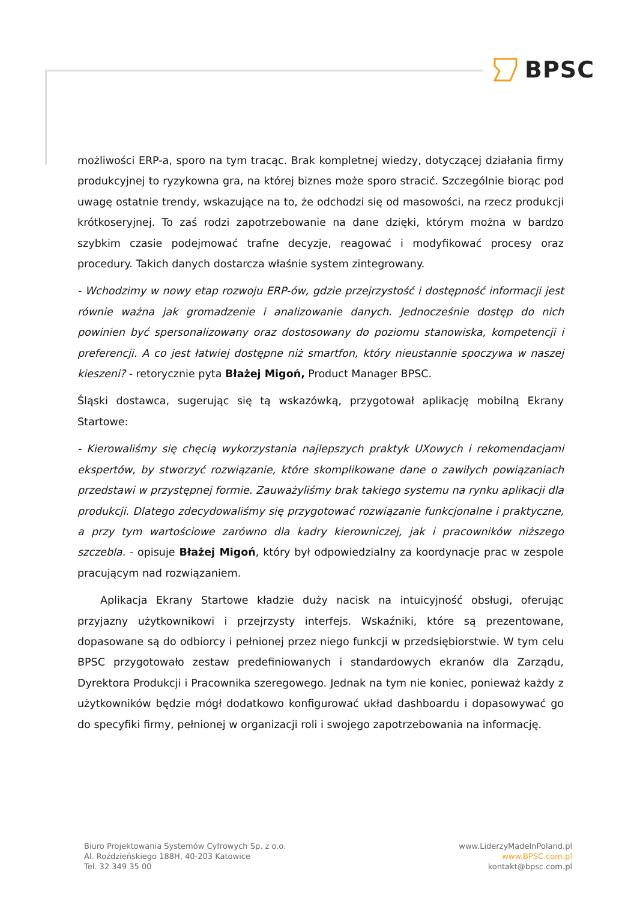BPSC
możliwości ERP-a, sporo na tym tracąc. Brak kompletnej wiedzy, dotyczącej działania firmy produkcyjnej to ryzykowna gra, na której biznes może sporo stracić. Szczególnie biorąc pod uwagę ostatnie trendy, wskazujące na to, że odchodzi się od masowości, na rzecz produkcji krótkoseryjnej. To zaś rodzi zapotrzebowanie na dane dzięki, którym można w bardzo szybkim czasie podejmować trafne decyzje, reagować i modyfikować procesy oraz procedury. Takich danych dostarcza właśnie system zintegrowany.
- Wchodzimy w nowy etap rozwoju ERP-ów, gdzie przejrzystość i dostępność informacji jest równie ważna jak gromadzenie i analizowanie danych. Jednocześnie dostęp do nich powinien być spersonalizowany oraz dostosowany do poziomu stanowiska, kompetencji i preferencji. A co jest łatwiej dostępne niż smartfon, który nieustannie spoczywa w naszej kieszeni? - retorycznie pyta Błażej Migoń, Product Manager BPSC.
Śląski dostawca, sugerując się tą wskazówką, przygotował aplikację mobilną Ekrany Startowe:
- Kierowaliśmy się chęcią wykorzystania najlepszych praktyk UXowych i rekomendacjami ekspertów, by stworzyć rozwiązanie, które skomplikowane dane o zawiłych powiązaniach przedstawi w przystępnej formie. Zauważyliśmy brak takiego systemu na rynku aplikacji dla produkcji. Dlatego zdecydowaliśmy się przygotować rozwiązanie funkcjonalne i praktyczne, a przy tym wartościowe zarówno dla kadry kierowniczej, jak i pracowników niższego szczebla. - opisuje Błażej Migoń, który był odpowiedzialny za koordynacje prac w zespole pracującym nad rozwiązaniem.
Aplikacja Ekrany Startowe kładzie duży nacisk na intuicyjność obsługi, oferując przyjazny użytkownikowi i przejrzysty interfejs. Wskaźniki, które są prezentowane, dopasowane są do odbiorcy i pełnionej przez niego funkcji w przedsiębiorstwie. W tym celu BPSC przygotowało zestaw predefiniowanych i standardowych ekranów dla Zarządu, Dyrektora Produkcji i Pracownika szeregowego. Jednak na tym nie koniec, ponieważ każdy z użytkowników będzie mógł dodatkowo konfigurować układ dashboardu i dopasowywać go do specyfiki firmy, pełnionej w organizacji roli i swojego zapotrzebowania na informację.
Biuro Projektowania Systemów Cyfrowych Sp. z o.o.
Al. Roździeńskiego 188H, 40-203 Katowice
Tel. 32 349 35 00
www.LiderzyMadeInPoland.pl
www.BPSC.com.pl
kontakt@bpsc.com.pl